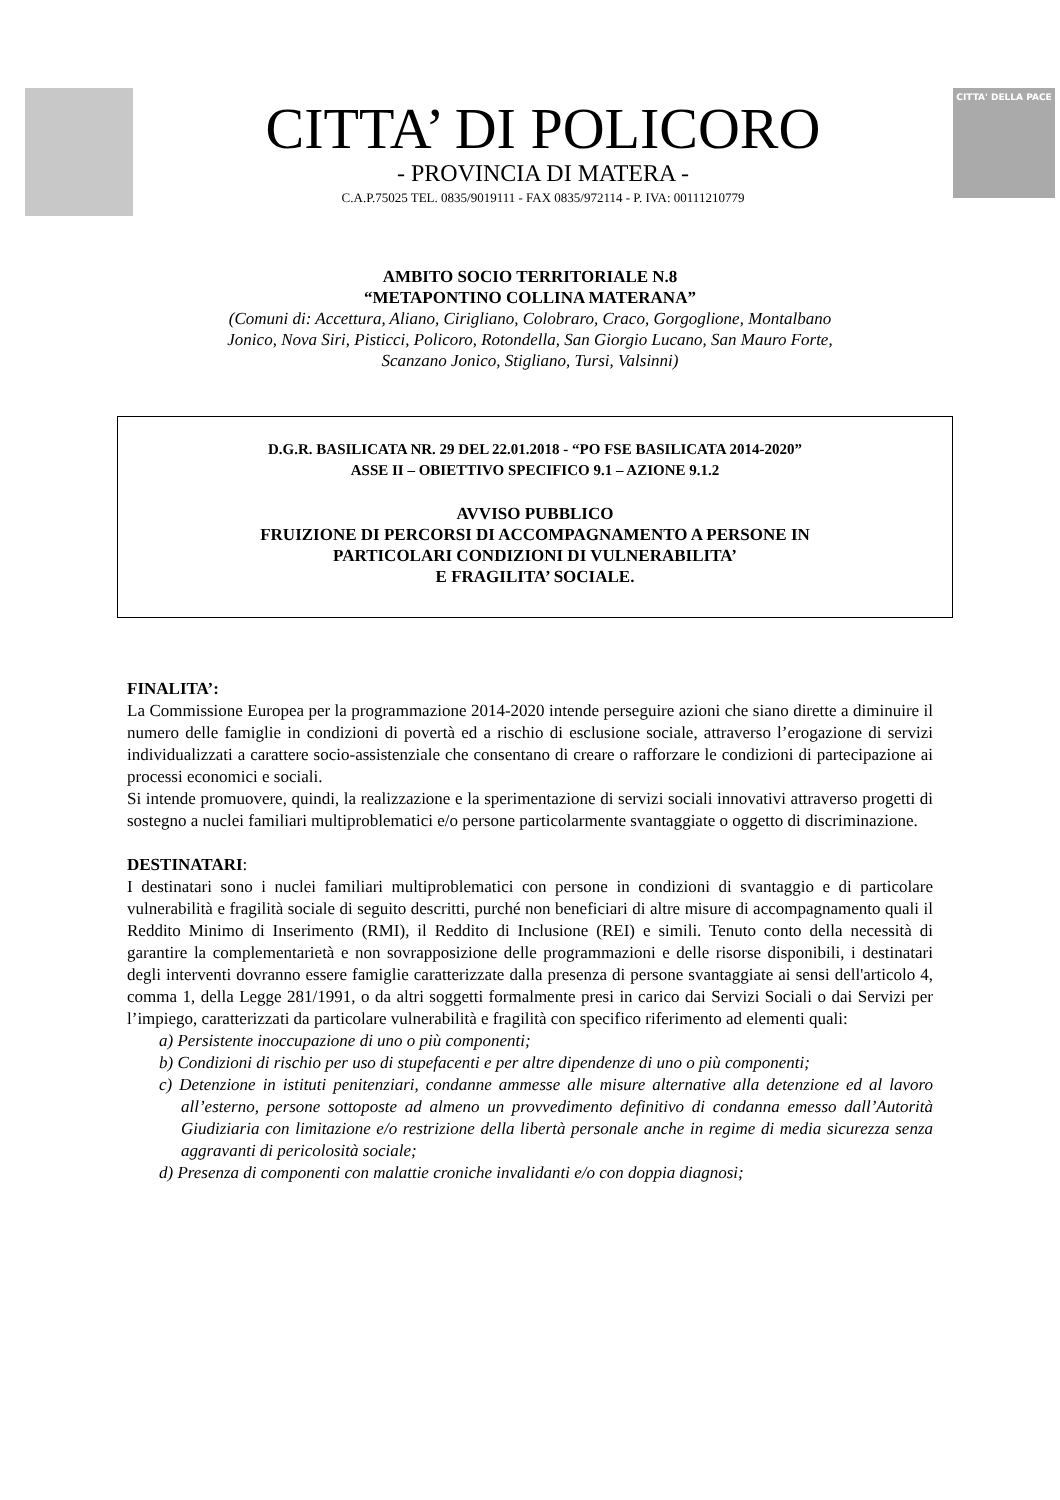CITTA’ DI POLICORO
- PROVINCIA DI MATERA -
C.A.P.75025 TEL. 0835/9019111 - FAX 0835/972114 - P. IVA: 00111210779
CITTA' DELLA PACE
AMBITO SOCIO TERRITORIALE N.8
“METAPONTINO COLLINA MATERANA”
(Comuni di: Accettura, Aliano, Cirigliano, Colobraro, Craco, Gorgoglione, Montalbano
Jonico, Nova Siri, Pisticci, Policoro, Rotondella, San Giorgio Lucano, San Mauro Forte,
Scanzano Jonico, Stigliano, Tursi, Valsinni)
D.G.R. BASILICATA NR. 29 DEL 22.01.2018 - “PO FSE BASILICATA 2014-2020”
ASSE II – OBIETTIVO SPECIFICO 9.1 – AZIONE 9.1.2
AVVISO PUBBLICO
FRUIZIONE DI PERCORSI DI ACCOMPAGNAMENTO A PERSONE IN
PARTICOLARI CONDIZIONI DI VULNERABILITA’
E FRAGILITA’ SOCIALE.
FINALITA’:
La Commissione Europea per la programmazione 2014-2020 intende perseguire azioni che siano dirette a diminuire il numero delle famiglie in condizioni di povertà ed a rischio di esclusione sociale, attraverso l’erogazione di servizi individualizzati a carattere socio-assistenziale che consentano di creare o rafforzare le condizioni di partecipazione ai processi economici e sociali.
Si intende promuovere, quindi, la realizzazione e la sperimentazione di servizi sociali innovativi attraverso progetti di sostegno a nuclei familiari multiproblematici e/o persone particolarmente svantaggiate o oggetto di discriminazione.
DESTINATARI:
I destinatari sono i nuclei familiari multiproblematici con persone in condizioni di svantaggio e di particolare vulnerabilità e fragilità sociale di seguito descritti, purché non beneficiari di altre misure di accompagnamento quali il Reddito Minimo di Inserimento (RMI), il Reddito di Inclusione (REI) e simili. Tenuto conto della necessità di garantire la complementarietà e non sovrapposizione delle programmazioni e delle risorse disponibili, i destinatari degli interventi dovranno essere famiglie caratterizzate dalla presenza di persone svantaggiate ai sensi dell'articolo 4, comma 1, della Legge 281/1991, o da altri soggetti formalmente presi in carico dai Servizi Sociali o dai Servizi per l’impiego, caratterizzati da particolare vulnerabilità e fragilità con specifico riferimento ad elementi quali:
a) Persistente inoccupazione di uno o più componenti;
b) Condizioni di rischio per uso di stupefacenti e per altre dipendenze di uno o più componenti;
c) Detenzione in istituti penitenziari, condanne ammesse alle misure alternative alla detenzione ed al lavoro all’esterno, persone sottoposte ad almeno un provvedimento definitivo di condanna emesso dall’Autorità Giudiziaria con limitazione e/o restrizione della libertà personale anche in regime di media sicurezza senza aggravanti di pericolosità sociale;
d) Presenza di componenti con malattie croniche invalidanti e/o con doppia diagnosi;